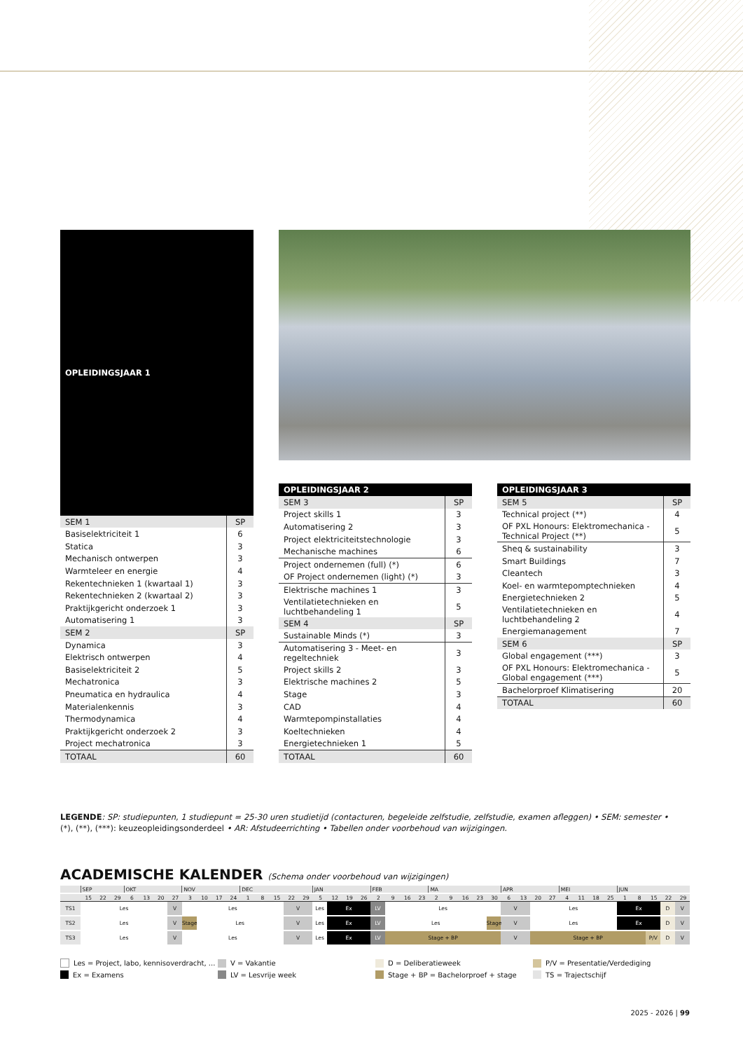| OPLEIDINGSJAAR 1 | |
| --- | --- |
| SEM 1 | SP |
| Basiselektriciteit 1 | 6 |
| Statica | 3 |
| Mechanisch ontwerpen | 3 |
| Warmteleer en energie | 4 |
| Rekentechnieken 1 (kwartaal 1) | 3 |
| Rekentechnieken 2 (kwartaal 2) | 3 |
| Praktijkgericht onderzoek 1 | 3 |
| Automatisering 1 | 3 |
| SEM 2 | SP |
| Dynamica | 3 |
| Elektrisch ontwerpen | 4 |
| Basiselektriciteit 2 | 5 |
| Mechatronica | 3 |
| Pneumatica en hydraulica | 4 |
| Materialenkennis | 3 |
| Thermodynamica | 4 |
| Praktijkgericht onderzoek 2 | 3 |
| Project mechatronica | 3 |
| TOTAAL | 60 |
| OPLEIDINGSJAAR 2 | |
| --- | --- |
| SEM 3 | SP |
| Project skills 1 | 3 |
| Automatisering 2 | 3 |
| Project elektriciteitstechnologie | 3 |
| Mechanische machines | 6 |
| Project ondernemen (full) (*) | 6 |
| OF Project ondernemen (light) (*) | 3 |
| Elektrische machines 1 | 3 |
| Ventilatietechnieken en luchtbehandeling 1 | 5 |
| SEM 4 | SP |
| Sustainable Minds (*) | 3 |
| Automatisering 3 - Meet- en regeltechniek | 3 |
| Project skills 2 | 3 |
| Elektrische machines 2 | 5 |
| Stage | 3 |
| CAD | 4 |
| Warmtepompinstallaties | 4 |
| Koeltechnieken | 4 |
| Energietechnieken 1 | 5 |
| TOTAAL | 60 |
| OPLEIDINGSJAAR 3 | |
| --- | --- |
| SEM 5 | SP |
| Technical project (**) | 4 |
| OF PXL Honours: Elektromechanica - Technical Project (**) | 5 |
| Sheq & sustainability | 3 |
| Smart Buildings | 7 |
| Cleantech | 3 |
| Koel- en warmtepomptechnieken | 4 |
| Energietechnieken 2 | 5 |
| Ventilatietechnieken en luchtbehandeling 2 | 4 |
| Energiemanagement | 7 |
| SEM 6 | SP |
| Global engagement (***) | 3 |
| OF PXL Honours: Elektromechanica - Global engagement (***) | 5 |
| Bachelorproef Klimatisering | 20 |
| TOTAAL | 60 |
LEGENDE: SP: studiepunten, 1 studiepunt = 25-30 uren studietijd (contacturen, begeleide zelfstudie, zelfstudie, examen afleggen) • SEM: semester • (*), (**), (***): keuzeopleidingsonderdeel • AR: Afstudeerrichting • Tabellen onder voorbehoud van wijzigingen.
ACADEMISCHE KALENDER (Schema onder voorbehoud van wijzigingen)
| | SEP | | | OKT | | | | NOV | | | | DEC | | | | | JAN | | | | FEB | | | | MA | | | | | APR | | | | MEI | | | | JUN | | | | |
| --- | --- | --- | --- | --- | --- | --- | --- | --- | --- | --- | --- | --- | --- | --- | --- | --- | --- | --- | --- | --- | --- | --- | --- | --- | --- | --- | --- | --- | --- | --- | --- | --- | --- | --- | --- | --- | --- | --- | --- | --- | --- | --- |
| | 15 | 22 | 29 | 6 | 13 | 20 | 27 | 3 | 10 | 17 | 24 | 1 | 8 | 15 | 22 | 29 | 5 | 12 | 19 | 26 | 2 | 9 | 16 | 23 | 2 | 9 | 16 | 23 | 30 | 6 | 13 | 20 | 27 | 4 | 11 | 18 | 25 | 1 | 8 | 15 | 22 | 29 |
| TS1 | Les | | | | | | V | Les | | | | | | | V | | Les | Ex | | | LV | Les | | | | | | | | V | | Les | | | | | | Ex | | | D | V |
| TS2 | Les | | | | | | V | Stage | Les | | | | | | V | | Les | Ex | | | LV | Les | | | | | | | Stage | V | | Les | | | | | | Ex | | | D | V |
| TS3 | Les | | | | | | V | Les | | | | | | | V | | Les | Ex | | | LV | Stage + BP | | | | | | | | V | | Stage + BP | | | | | | | | P/V | D | V |
Les = Project, labo, kennisoverdracht, ...
V = Vakantie
D = Deliberatieweek
P/V = Presentatie/Verdediging
Ex = Examens
LV = Lesvrije week
Stage + BP = Bachelorproef + stage
TS = Trajectschijf
2025 - 2026 | 99